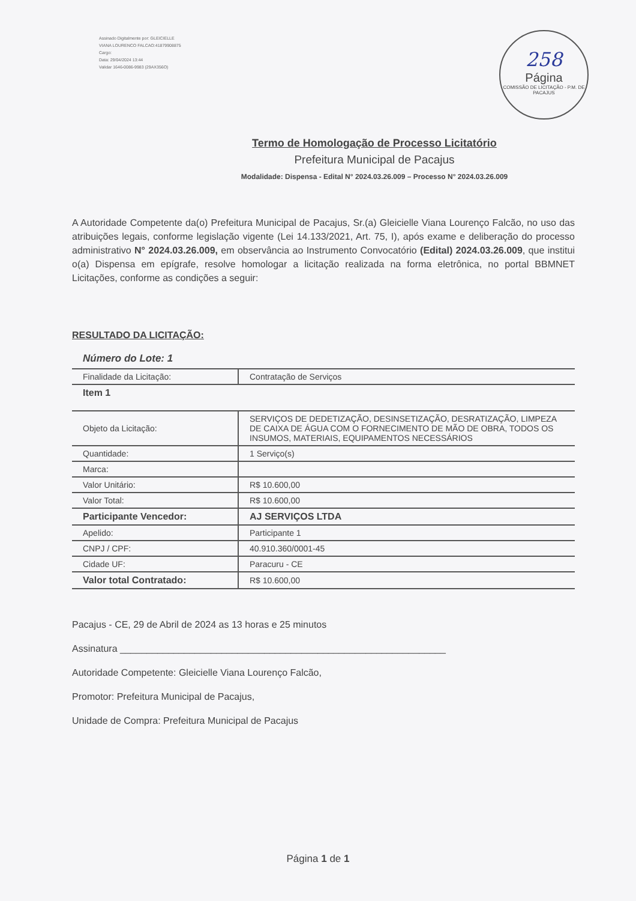Assinado Digitalmente por: GLEICIELLE
VIANA LOURENCO FALCAO:41879908875
Cargo:
Data: 29/04/2024 13:44
Validar 1646-0086-9983 (29AX356O)
258
Página
COMISSÃO DE LICITAÇÃO - P.M. DE PACAJUS
Termo de Homologação de Processo Licitatório
Prefeitura Municipal de Pacajus
Modalidade: Dispensa - Edital N° 2024.03.26.009 – Processo N° 2024.03.26.009
A Autoridade Competente da(o) Prefeitura Municipal de Pacajus, Sr.(a) Gleicielle Viana Lourenço Falcão, no uso das atribuições legais, conforme legislação vigente (Lei 14.133/2021, Art. 75, I), após exame e deliberação do processo administrativo N° 2024.03.26.009, em observância ao Instrumento Convocatório (Edital) 2024.03.26.009, que institui o(a) Dispensa em epígrafe, resolve homologar a licitação realizada na forma eletrônica, no portal BBMNET Licitações, conforme as condições a seguir:
RESULTADO DA LICITAÇÃO:
Número do Lote: 1
| Finalidade da Licitação: | Contratação de Serviços |
| Item 1 | |
| Objeto da Licitação: | SERVIÇOS DE DEDETIZAÇÃO, DESINSETIZAÇÃO, DESRATIZAÇÃO, LIMPEZA DE CAIXA DE ÁGUA COM O FORNECIMENTO DE MÃO DE OBRA, TODOS OS INSUMOS, MATERIAIS, EQUIPAMENTOS NECESSÁRIOS |
| Quantidade: | 1 Serviço(s) |
| Marca: | |
| Valor Unitário: | R$ 10.600,00 |
| Valor Total: | R$ 10.600,00 |
| Participante Vencedor: | AJ SERVIÇOS LTDA |
| Apelido: | Participante 1 |
| CNPJ / CPF: | 40.910.360/0001-45 |
| Cidade UF: | Paracuru - CE |
| Valor total Contratado: | R$ 10.600,00 |
Pacajus - CE, 29 de Abril de 2024 as 13 horas e 25 minutos
Assinatura _____________________________________________________________
Autoridade Competente: Gleicielle Viana Lourenço Falcão,
Promotor: Prefeitura Municipal de Pacajus,
Unidade de Compra: Prefeitura Municipal de Pacajus
Página 1 de 1